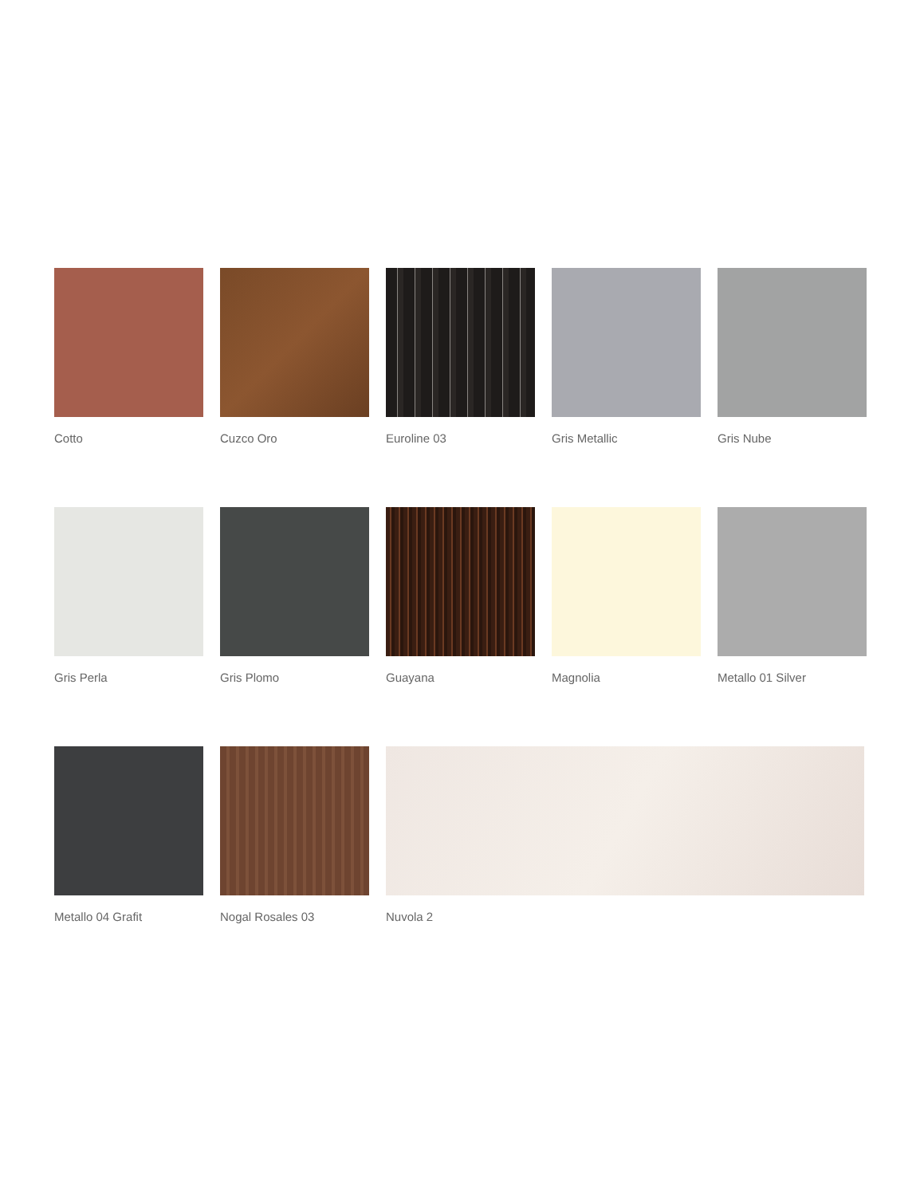Cotto Cuzco Oro Euroline 03 Gris Metallic Gris Nube
Gris Perla Gris Plomo Guayana Magnolia Metallo 01 Silver
Metallo 04 Grafit Nogal Rosales 03 Nuvola 2